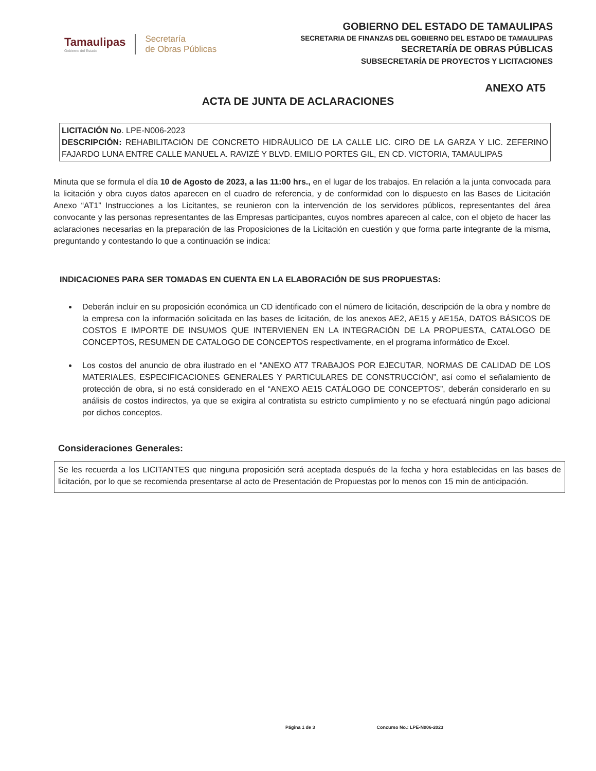Tamaulipas
Gobierno del Estado
Secretaría
de Obras Públicas
GOBIERNO DEL ESTADO DE TAMAULIPAS
SECRETARIA DE FINANZAS DEL GOBIERNO DEL ESTADO DE TAMAULIPAS
SECRETARÍA DE OBRAS PÚBLICAS
SUBSECRETARÍA DE PROYECTOS Y LICITACIONES
ANEXO AT5
ACTA DE JUNTA DE ACLARACIONES
LICITACIÓN No. LPE-N006-2023
DESCRIPCIÓN: REHABILITACIÓN DE CONCRETO HIDRÁULICO DE LA CALLE LIC. CIRO DE LA GARZA Y LIC. ZEFERINO FAJARDO LUNA ENTRE CALLE MANUEL A. RAVIZÉ Y BLVD. EMILIO PORTES GIL, EN CD. VICTORIA, TAMAULIPAS
Minuta que se formula el día 10 de Agosto de 2023, a las 11:00 hrs., en el lugar de los trabajos. En relación a la junta convocada para la licitación y obra cuyos datos aparecen en el cuadro de referencia, y de conformidad con lo dispuesto en las Bases de Licitación Anexo “AT1” Instrucciones a los Licitantes, se reunieron con la intervención de los servidores públicos, representantes del área convocante y las personas representantes de las Empresas participantes, cuyos nombres aparecen al calce, con el objeto de hacer las aclaraciones necesarias en la preparación de las Proposiciones de la Licitación en cuestión y que forma parte integrante de la misma, preguntando y contestando lo que a continuación se indica:
INDICACIONES PARA SER TOMADAS EN CUENTA EN LA ELABORACIÓN DE SUS PROPUESTAS:
Deberán incluir en su proposición económica un CD identificado con el número de licitación, descripción de la obra y nombre de la empresa con la información solicitada en las bases de licitación, de los anexos AE2, AE15 y AE15A, DATOS BÁSICOS DE COSTOS E IMPORTE DE INSUMOS QUE INTERVIENEN EN LA INTEGRACIÓN DE LA PROPUESTA, CATALOGO DE CONCEPTOS, RESUMEN DE CATALOGO DE CONCEPTOS respectivamente, en el programa informático de Excel.
Los costos del anuncio de obra ilustrado en el “ANEXO AT7 TRABAJOS POR EJECUTAR, NORMAS DE CALIDAD DE LOS MATERIALES, ESPECIFICACIONES GENERALES Y PARTICULARES DE CONSTRUCCIÓN”, así como el señalamiento de protección de obra, si no está considerado en el “ANEXO AE15 CATÁLOGO DE CONCEPTOS”, deberán considerarlo en su análisis de costos indirectos, ya que se exigira al contratista su estricto cumplimiento y no se efectuará ningún pago adicional por dichos conceptos.
Consideraciones Generales:
Se les recuerda a los LICITANTES que ninguna proposición será aceptada después de la fecha y hora establecidas en las bases de licitación, por lo que se recomienda presentarse al acto de Presentación de Propuestas por lo menos con 15 min de anticipación.
Página 1 de 3 Concurso No.: LPE-N006-2023